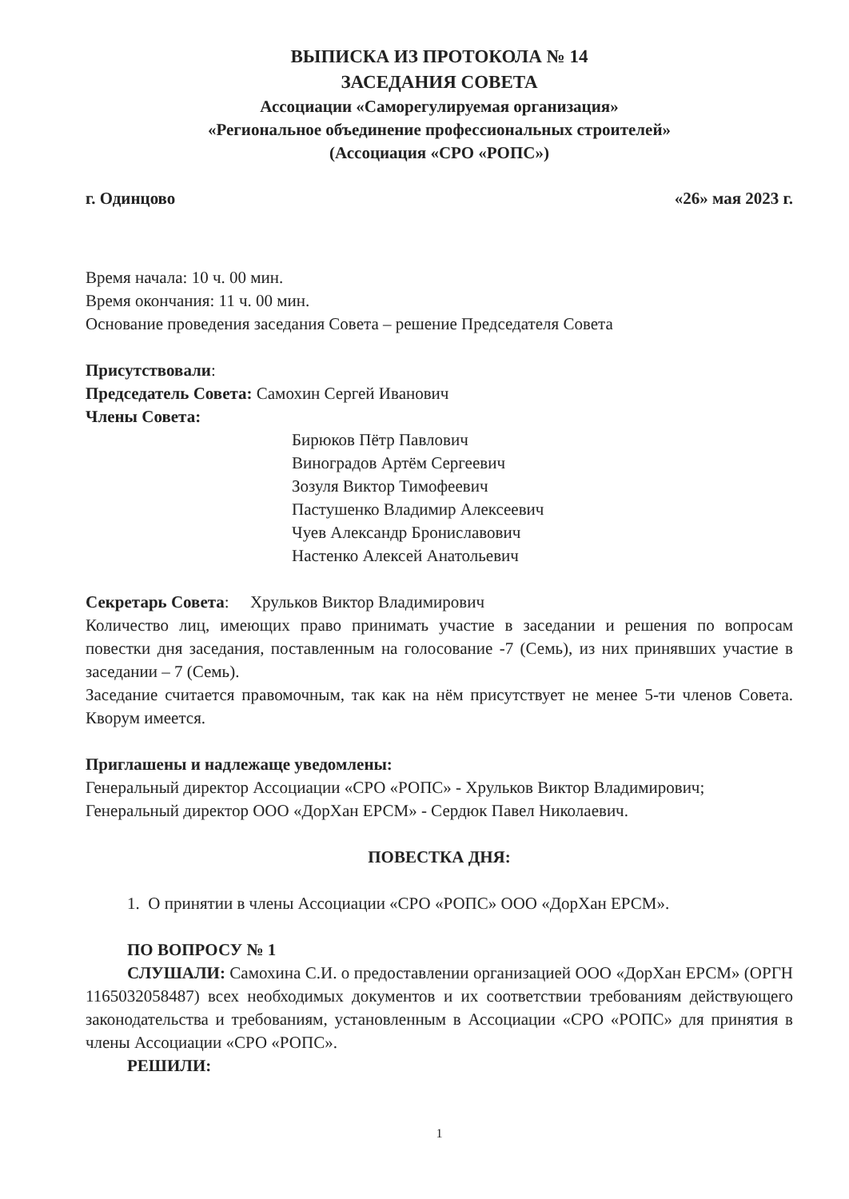ВЫПИСКА ИЗ ПРОТОКОЛА № 14
ЗАСЕДАНИЯ СОВЕТА
Ассоциации «Саморегулируемая организация»
«Региональное объединение профессиональных строителей»
(Ассоциация «СРО «РОПС»)
г. Одинцово «26» мая 2023 г.
Время начала: 10 ч. 00 мин.
Время окончания: 11 ч. 00 мин.
Основание проведения заседания Совета – решение Председателя Совета
Присутствовали:
Председатель Совета: Самохин Сергей Иванович
Члены Совета:
Бирюков Пётр Павлович
Виноградов Артём Сергеевич
Зозуля Виктор Тимофеевич
Пастушенко Владимир Алексеевич
Чуев Александр Брониславович
Настенко Алексей Анатольевич
Секретарь Совета: Хрульков Виктор Владимирович
Количество лиц, имеющих право принимать участие в заседании и решения по вопросам повестки дня заседания, поставленным на голосование -7 (Семь), из них принявших участие в заседании – 7 (Семь).
Заседание считается правомочным, так как на нём присутствует не менее 5-ти членов Совета. Кворум имеется.
Приглашены и надлежаще уведомлены:
Генеральный директор Ассоциации «СРО «РОПС» - Хрульков Виктор Владимирович;
Генеральный директор ООО «ДорХан ЕРСМ» - Сердюк Павел Николаевич.
ПОВЕСТКА ДНЯ:
1. О принятии в члены Ассоциации «СРО «РОПС» ООО «ДорХан ЕРСМ».
ПО ВОПРОСУ № 1
СЛУШАЛИ: Самохина С.И. о предоставлении организацией ООО «ДорХан ЕРСМ» (ОРГН 1165032058487) всех необходимых документов и их соответствии требованиям действующего законодательства и требованиям, установленным в Ассоциации «СРО «РОПС» для принятия в члены Ассоциации «СРО «РОПС».
РЕШИЛИ:
1